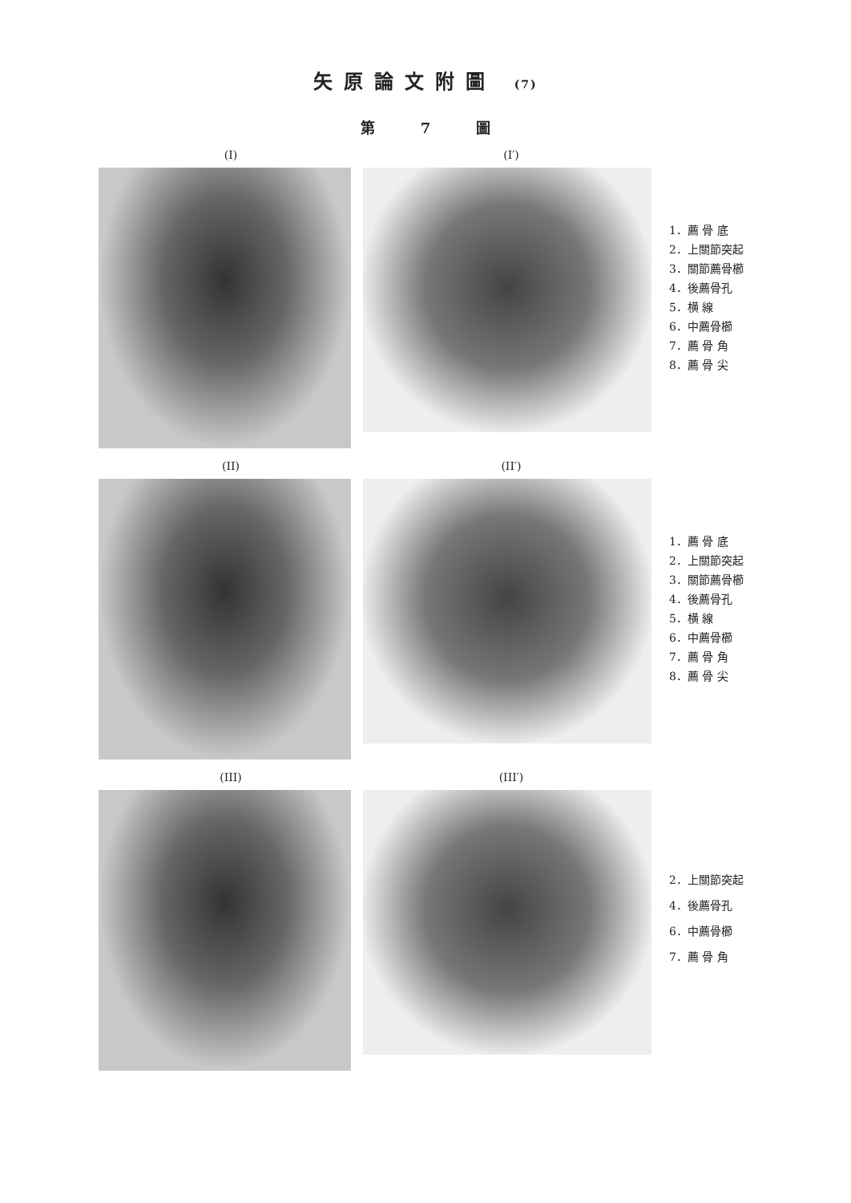矢原論文附圖 (7)
第 7 圖
(I) (I′)
1．薦 骨 底
2．上關節突起
3．關節薦骨櫛
4．後薦骨孔
5．横 線
6．中薦骨櫛
7．薦 骨 角
8．薦 骨 尖
(II) (II′)
1．薦 骨 底
2．上關節突起
3．關節薦骨櫛
4．後薦骨孔
5．横 線
6．中薦骨櫛
7．薦 骨 角
8．薦 骨 尖
(III) (III′)
2．上關節突起
4．後薦骨孔
6．中薦骨櫛
7．薦 骨 角